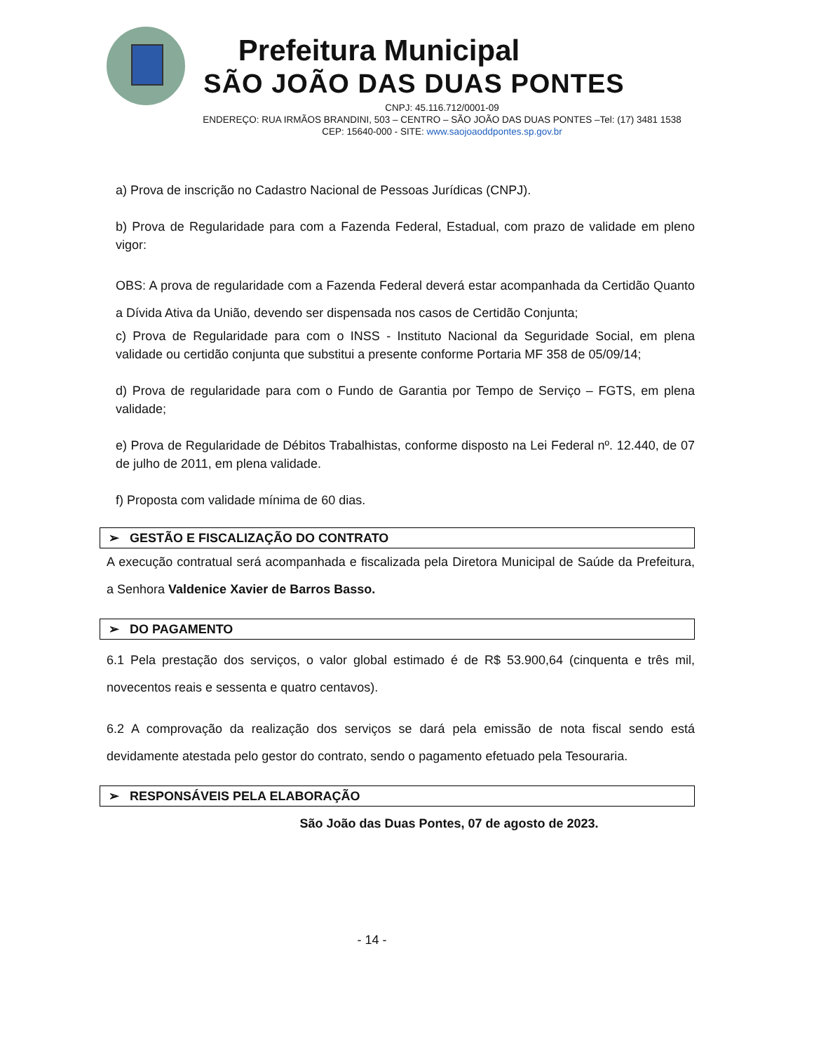Prefeitura Municipal
SÃO JOÃO DAS DUAS PONTES
CNPJ: 45.116.712/0001-09
ENDEREÇO: RUA IRMÃOS BRANDINI, 503 – CENTRO – SÃO JOÃO DAS DUAS PONTES –Tel: (17) 3481 1538
CEP: 15640-000 - SITE: www.saojoaoddpontes.sp.gov.br
a) Prova de inscrição no Cadastro Nacional de Pessoas Jurídicas (CNPJ).
b) Prova de Regularidade para com a Fazenda Federal, Estadual, com prazo de validade em pleno vigor:
OBS: A prova de regularidade com a Fazenda Federal deverá estar acompanhada da Certidão Quanto a Dívida Ativa da União, devendo ser dispensada nos casos de Certidão Conjunta;
c) Prova de Regularidade para com o INSS - Instituto Nacional da Seguridade Social, em plena validade ou certidão conjunta que substitui a presente conforme Portaria MF 358 de 05/09/14;
d) Prova de regularidade para com o Fundo de Garantia por Tempo de Serviço – FGTS, em plena validade;
e) Prova de Regularidade de Débitos Trabalhistas, conforme disposto na Lei Federal nº. 12.440, de 07 de julho de 2011, em plena validade.
f) Proposta com validade mínima de 60 dias.
➢ GESTÃO E FISCALIZAÇÃO DO CONTRATO
A execução contratual será acompanhada e fiscalizada pela Diretora Municipal de Saúde da Prefeitura, a Senhora Valdenice Xavier de Barros Basso.
➢ DO PAGAMENTO
6.1 Pela prestação dos serviços, o valor global estimado é de R$ 53.900,64 (cinquenta e três mil, novecentos reais e sessenta e quatro centavos).
6.2 A comprovação da realização dos serviços se dará pela emissão de nota fiscal sendo está devidamente atestada pelo gestor do contrato, sendo o pagamento efetuado pela Tesouraria.
➢ RESPONSÁVEIS PELA ELABORAÇÃO
São João das Duas Pontes, 07 de agosto de 2023.
- 14 -